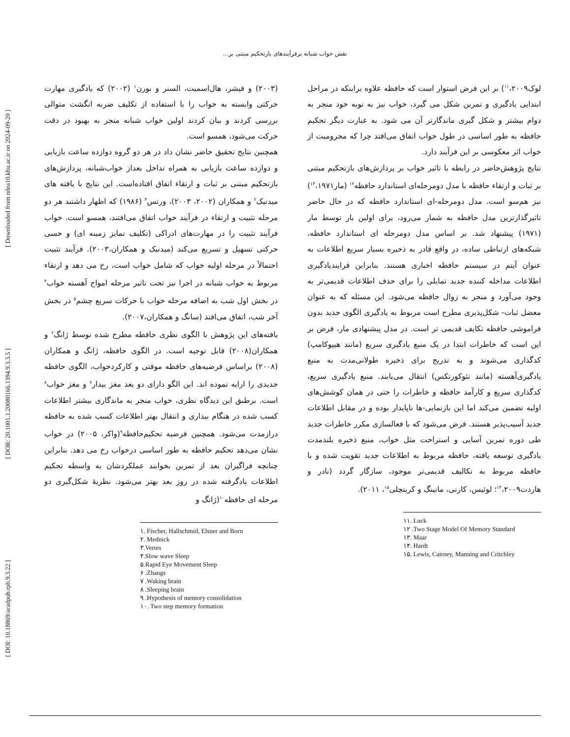نقش خواب شبانه برفرآیندهای بازتحکیم مبتنی بر...
[ DOI: 10.18869/acadpub.rph.9.3.22 ] [ DOR: 20.1001.1.20080166.1394.9.3.3.5 ] [ Downloaded from ndea10.khu.ac.ir on 2024-09-20 ]
(۲۰۰۳) و فیشر، هال‌اسمیت، السنر و بورن<sup>۱</sup> (۲۰۰۲) که یادگیری مهارت حرکتی وابسته به خواب را با استفاده از تکلیف ضربه انگشت متوالی بررسی کردند و بیان کردند اولین خواب شبانه منجر به بهبود در دقت حرکت می‌شود، همسو است.
همچنین نتایج تحقیق حاضر نشان داد در هر دو گروه دوازده ساعت بازیابی و دوازده ساعت بازیابی به همراه تداخل بعداز خواب‌شبانه، پردازش‌های بازتحکیم مبتنی بر ثبات و ارتقاء اتفاق افتاده‌است. این نتایج با یافته های میدنیک<sup>۲</sup> و همکاران (۲۰۰۲، ۲۰۰۳)، ورتس<sup>۳</sup> (۱۹۸۶) که اظهار داشتند هر دو مرحله تثبیت و ارتقاء در فرآیند خواب اتفاق می‌افتند، همسو است. خواب فرآیند تثبیت را در مهارت‌های ادراکی (تکلیف تمایز زمینه ای) و حسی حرکتی تسهیل و تسریع می‌کند (میدنیک و همکاران،۲۰۰۳). فرآیند تثبیت احتمالاً در مرحله اولیه خواب که شامل خواب است، رخ می دهد و ارتقاء مربوط به خواب شبانه در اجرا نیز تحت تاثیر مرحله امواج آهسته خواب<sup>۴</sup> در بخش اول شب به اضافه مرحله خواب با حرکات سریع چشم<sup>۵</sup> در بخش آخر شب، اتفاق می‌افتد (سانگ و همکاران،۲۰۰۷).
یافته‌های این پژوهش با الگوی نظری حافظه مطرح شده توسط ژانگ<sup>۶</sup> و همکاران(۲۰۰۸) قابل توجیه است. در الگوی حافظه، ژانگ و همکاران (۲۰۰۸) براساس فرضیه‌های حافظه موقتی و کارکردخواب، الگوی حافظه جدیدی را ارایه نموده اند. این الگو دارای دو بعد مغز بیدار<sup>۷</sup> و مغز خواب<sup>۸</sup> است. برطبق این دیدگاه نظری، خواب منجر به ماندگاری بیشتر اطلاعات کسب شده در هنگام بیداری و انتقال بهتر اطلاعات کسب شده به حافظه درازمدت می‌شود. همچنین فرضیه تحکیم‌حافظه<sup>۹</sup>(واکر، ۲۰۰۵) در خواب نشان می‌دهد تحکیم حافظه به طور اساسی درخواب رخ می دهد. بنابراین چنانچه فراگیران بعد از تمرین بخوابند عملکردشان به واسطه تحکیم اطلاعات یادگرفته شده در روز بعد بهتر می‌شود. نظریهٔ شکل‌گیری دو مرحله ای حافظه<sup>۱۰</sup>(ژانگ و
۱. Fischer, Hallschmid, Elsner and Born
۲. Mednick
۳.Vertes
۴.Slow wave Sleep
۵.Rapid Eye Movement Sleep
۶ .Zhangs
۷ .Waking brain
۸ .Sleeping brain
۹ .Hypothesis of memory consolidation
۱۰. Two step memory formation
لوک<sup>۱۱</sup>،۲۰۰۹) بر این فرض استوار است که حافظه علاوه براینکه در مراحل ابتدایی یادگیری و تمرین شکل می گیرد، خواب نیز به نوبه خود منجر به دوام بیشتر و شکل گیری ماندگارتر آن می شود. به عبارت دیگر تحکیم حافظه به طور اساسی در طول خواب اتفاق می‌افتد چرا که محرومیت از خواب اثر معکوسی بر این فرآیند دارد.
نتایج پژوهش‌حاضر در رابطه با تاثیر خواب بر پردازش‌های بازتحکیم مبتنی بر ثبات و ارتقاء حافظه با مدل دومرحله‌ای استاندارد حافظه<sup>۱۲</sup> (مار<sup>۱۳</sup>،۱۹۷۱) نیز هم‌سو است. مدل دومرحله-ای استاندارد حافظه که در حال حاضر تاثیرگذارترین مدل حافظه به شمار می‌رود، برای اولین بار توسط مار (۱۹۷۱) پیشنهاد شد. بر اساس مدل دومرحله ای استاندارد حافظه، شبکه‌های ارتباطی ساده، در واقع قادر به ذخیره بسیار سریع اطلاعات به عنوان آیتم در سیستم حافظه اخباری هستند. بنابراین فرایندیادگیری اطلاعات مداخله کننده جدید تمایلی را برای حذف اطلاعات قدیمی‌تر به وجود می‌آورد و منجر به زوال حافظه می‌شود. این مسئله که به عنوان معضل ثبات- شکل‌پذیری مطرح است مربوط به یادگیری الگوی جدید بدون فراموشی حافظه تکایف قدیمی تر است. در مدل پیشنهادی مار، فرض بر این است که خاطرات ابتدا در یک منبع یادگیری سریع (مانند هیپوکامپ) کدگذاری می‌شوند و به تدریج برای ذخیره طولانی‌مدت به منبع یادگیری‌آهسته (مانند نئوکورتکس) انتقال می‌یابند. منبع یادگیری سریع، کدگذاری سریع و کارآمد حافظه و خاطرات را حتی در همان کوشش‌های اولیه تضمین می‌کند اما این بازنمایی-ها ناپایدار بوده و در مقابل اطلاعات جدید آسیب‌پذیر هستند. فرض می‌شود که با فعالسازی مکرر خاطرات جدید طی دوره تمرین آسایی و استراحت مثل خواب، منبع ذخیره بلندمدت یادگیری توسعه یافته، حافظه مربوط به اطلاعات جدید تقویت شده و با حافظه مربوط به تکالیف قدیمی‌تر موجود، سازگار گردد (نادر و هاردت<sup>۱۴</sup>،۲۰۰۹؛ لوئیس، کارنی، مانینگ و کریتچلی<sup>۱۵</sup>، ۲۰۱۱).
۱۱. Luck
۱۲ .Two Stage Model Of Memory Standard
۱۳. Maar
۱۴. Hardt
۱۵. Lewis, Cairney, Manning and Critchley